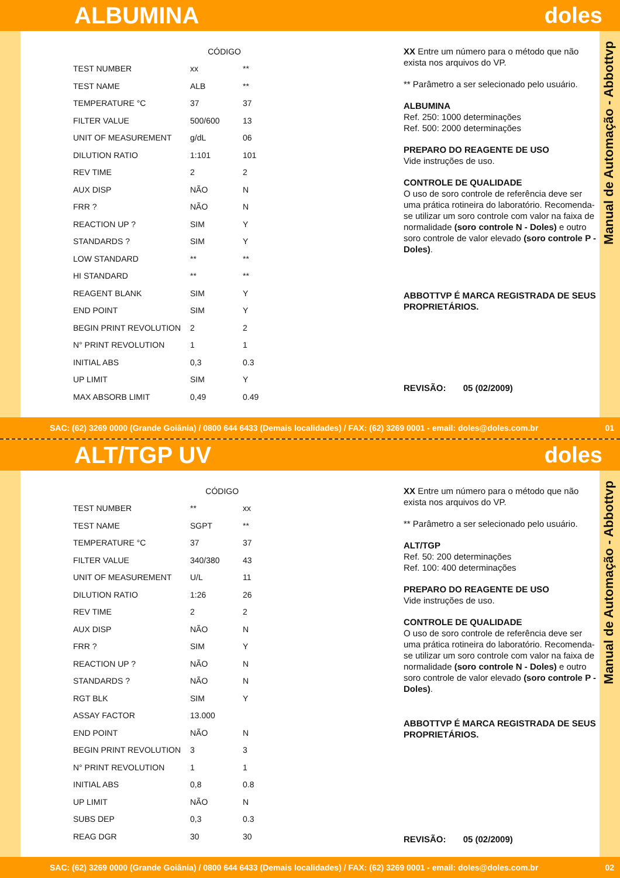ALBUMINA doles
| | CÓDIGO | |
| --- | --- | --- |
| TEST NUMBER | xx | ** |
| TEST NAME | ALB | ** |
| TEMPERATURE °C | 37 | 37 |
| FILTER VALUE | 500/600 | 13 |
| UNIT OF MEASUREMENT | g/dL | 06 |
| DILUTION RATIO | 1:101 | 101 |
| REV TIME | 2 | 2 |
| AUX DISP | NÃO | N |
| FRR ? | NÃO | N |
| REACTION UP ? | SIM | Y |
| STANDARDS ? | SIM | Y |
| LOW STANDARD | ** | ** |
| HI STANDARD | ** | ** |
| REAGENT BLANK | SIM | Y |
| END POINT | SIM | Y |
| BEGIN PRINT REVOLUTION | 2 | 2 |
| N° PRINT REVOLUTION | 1 | 1 |
| INITIAL ABS | 0,3 | 0.3 |
| UP LIMIT | SIM | Y |
| MAX ABSORB LIMIT | 0,49 | 0.49 |
XX Entre um número para o método que não exista nos arquivos do VP.
** Parâmetro a ser selecionado pelo usuário.
ALBUMINA
Ref. 250: 1000 determinações
Ref. 500: 2000 determinações
PREPARO DO REAGENTE DE USO
Vide instruções de uso.
CONTROLE DE QUALIDADE
O uso de soro controle de referência deve ser uma prática rotineira do laboratório. Recomenda-se utilizar um soro controle com valor na faixa de normalidade (soro controle N - Doles) e outro soro controle de valor elevado (soro controle P - Doles).
ABBOTTVP É MARCA REGISTRADA DE SEUS PROPRIETÁRIOS.
REVISÃO: 05 (02/2009)
Manual de Automação - Abbottvp
SAC: (62) 3269 0000 (Grande Goiânia) / 0800 644 6433 (Demais localidades) / FAX: (62) 3269 0001 - email: doles@doles.com.br 01
ALT/TGP UV doles
| | CÓDIGO | |
| --- | --- | --- |
| TEST NUMBER | ** | xx |
| TEST NAME | SGPT | ** |
| TEMPERATURE °C | 37 | 37 |
| FILTER VALUE | 340/380 | 43 |
| UNIT OF MEASUREMENT | U/L | 11 |
| DILUTION RATIO | 1:26 | 26 |
| REV TIME | 2 | 2 |
| AUX DISP | NÃO | N |
| FRR ? | SIM | Y |
| REACTION UP ? | NÃO | N |
| STANDARDS ? | NÃO | N |
| RGT BLK | SIM | Y |
| ASSAY FACTOR | 13.000 | |
| END POINT | NÃO | N |
| BEGIN PRINT REVOLUTION | 3 | 3 |
| N° PRINT REVOLUTION | 1 | 1 |
| INITIAL ABS | 0,8 | 0.8 |
| UP LIMIT | NÃO | N |
| SUBS DEP | 0,3 | 0.3 |
| REAG DGR | 30 | 30 |
XX Entre um número para o método que não exista nos arquivos do VP.
** Parâmetro a ser selecionado pelo usuário.
ALT/TGP
Ref. 50: 200 determinações
Ref. 100: 400 determinações
PREPARO DO REAGENTE DE USO
Vide instruções de uso.
CONTROLE DE QUALIDADE
O uso de soro controle de referência deve ser uma prática rotineira do laboratório. Recomenda-se utilizar um soro controle com valor na faixa de normalidade (soro controle N - Doles) e outro soro controle de valor elevado (soro controle P - Doles).
ABBOTTVP É MARCA REGISTRADA DE SEUS PROPRIETÁRIOS.
REVISÃO: 05 (02/2009)
Manual de Automação - Abbottvp
SAC: (62) 3269 0000 (Grande Goiânia) / 0800 644 6433 (Demais localidades) / FAX: (62) 3269 0001 - email: doles@doles.com.br 02